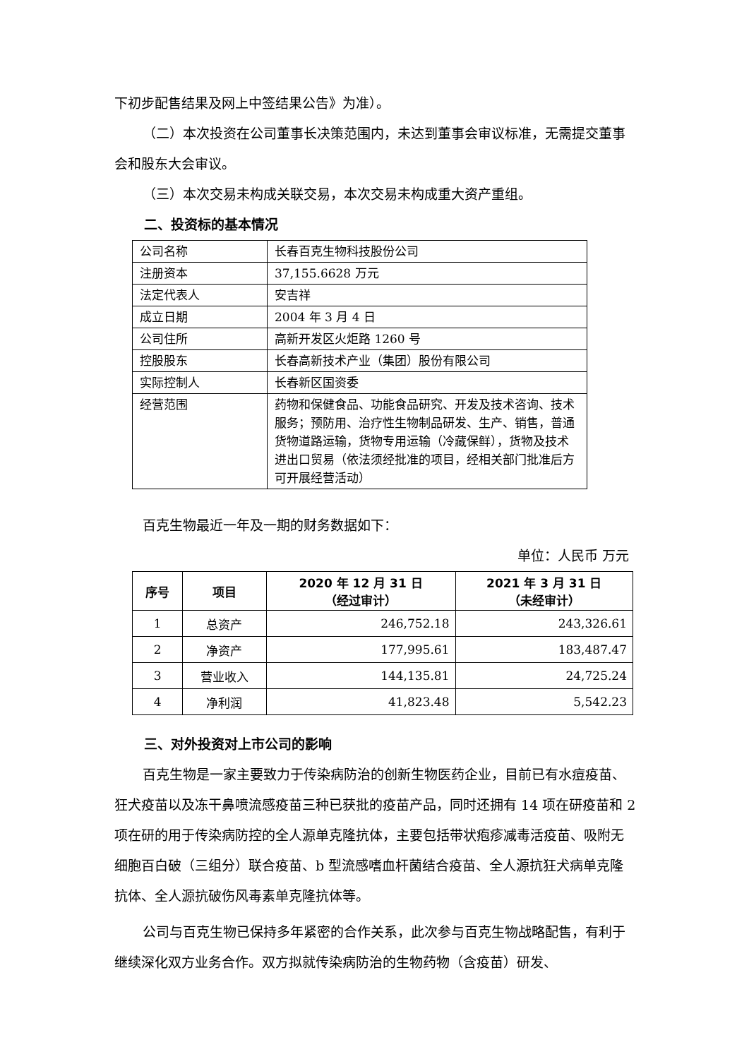下初步配售结果及网上中签结果公告》为准）。
（二）本次投资在公司董事长决策范围内，未达到董事会审议标准，无需提交董事会和股东大会审议。
（三）本次交易未构成关联交易，本次交易未构成重大资产重组。
二、投资标的基本情况
| 公司名称 | 长春百克生物科技股份公司 |
| 注册资本 | 37,155.6628 万元 |
| 法定代表人 | 安吉祥 |
| 成立日期 | 2004 年 3 月 4 日 |
| 公司住所 | 高新开发区火炬路 1260 号 |
| 控股股东 | 长春高新技术产业（集团）股份有限公司 |
| 实际控制人 | 长春新区国资委 |
| 经营范围 | 药物和保健食品、功能食品研究、开发及技术咨询、技术服务；预防用、治疗性生物制品研发、生产、销售，普通货物道路运输，货物专用运输（冷藏保鲜），货物及技术进出口贸易（依法须经批准的项目，经相关部门批准后方可开展经营活动） |
百克生物最近一年及一期的财务数据如下：
单位：人民币 万元
| 序号 | 项目 | 2020 年 12 月 31 日 （经过审计） | 2021 年 3 月 31 日 （未经审计） |
| --- | --- | --- | --- |
| 1 | 总资产 | 246,752.18 | 243,326.61 |
| 2 | 净资产 | 177,995.61 | 183,487.47 |
| 3 | 营业收入 | 144,135.81 | 24,725.24 |
| 4 | 净利润 | 41,823.48 | 5,542.23 |
三、对外投资对上市公司的影响
百克生物是一家主要致力于传染病防治的创新生物医药企业，目前已有水痘疫苗、狂犬疫苗以及冻干鼻喷流感疫苗三种已获批的疫苗产品，同时还拥有 14 项在研疫苗和 2 项在研的用于传染病防控的全人源单克隆抗体，主要包括带状疱疹减毒活疫苗、吸附无细胞百白破（三组分）联合疫苗、b 型流感嗜血杆菌结合疫苗、全人源抗狂犬病单克隆抗体、全人源抗破伤风毒素单克隆抗体等。
公司与百克生物已保持多年紧密的合作关系，此次参与百克生物战略配售，有利于继续深化双方业务合作。双方拟就传染病防治的生物药物（含疫苗）研发、